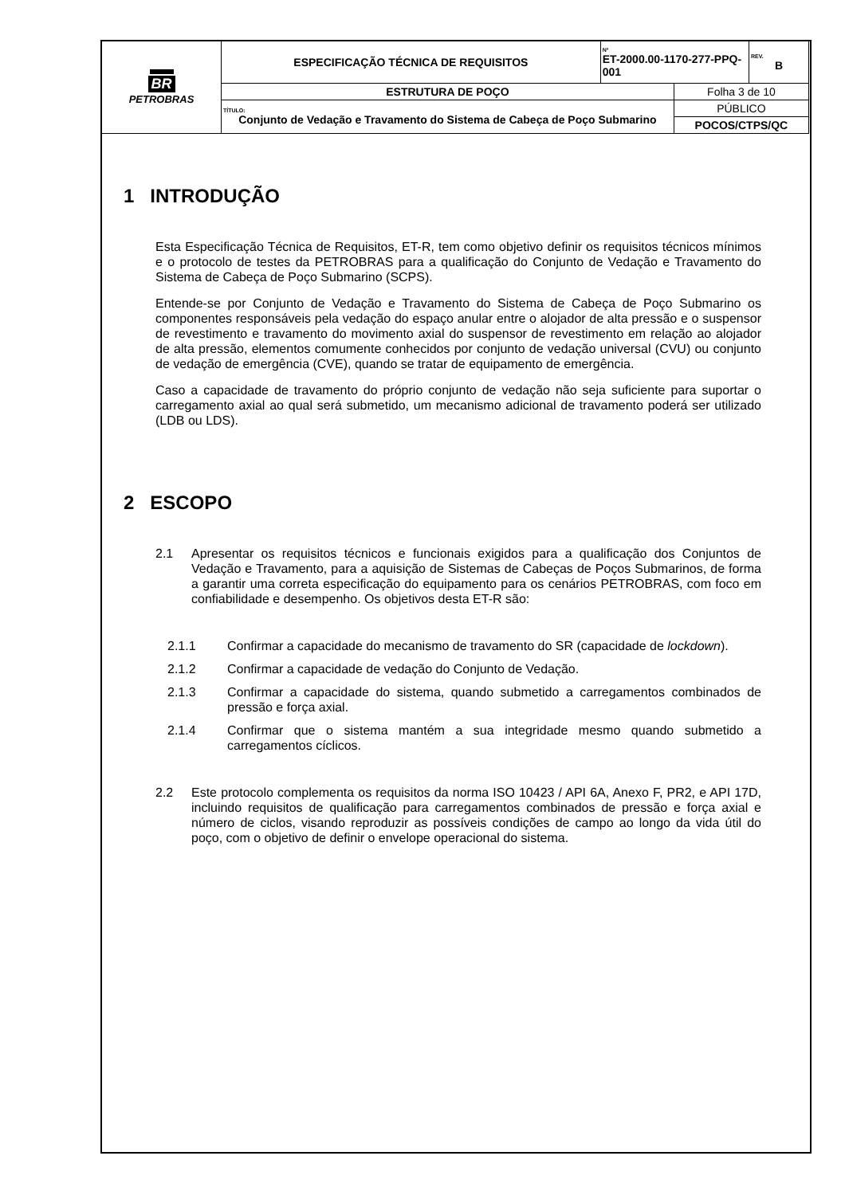| BR PETROBRAS | ESPECIFICAÇÃO TÉCNICA DE REQUISITOS | Nº ET-2000.00-1170-277-PPQ-001 | | REV. B |
| | ESTRUTURA DE POÇO | | Folha 3 de 10 | |
| | TÍTULO: Conjunto de Vedação e Travamento do Sistema de Cabeça de Poço Submarino | | PÚBLICO | |
| | | | POCOS/CTPS/QC | |
1 INTRODUÇÃO
Esta Especificação Técnica de Requisitos, ET-R, tem como objetivo definir os requisitos técnicos mínimos e o protocolo de testes da PETROBRAS para a qualificação do Conjunto de Vedação e Travamento do Sistema de Cabeça de Poço Submarino (SCPS).
Entende-se por Conjunto de Vedação e Travamento do Sistema de Cabeça de Poço Submarino os componentes responsáveis pela vedação do espaço anular entre o alojador de alta pressão e o suspensor de revestimento e travamento do movimento axial do suspensor de revestimento em relação ao alojador de alta pressão, elementos comumente conhecidos por conjunto de vedação universal (CVU) ou conjunto de vedação de emergência (CVE), quando se tratar de equipamento de emergência.
Caso a capacidade de travamento do próprio conjunto de vedação não seja suficiente para suportar o carregamento axial ao qual será submetido, um mecanismo adicional de travamento poderá ser utilizado (LDB ou LDS).
2 ESCOPO
2.1 Apresentar os requisitos técnicos e funcionais exigidos para a qualificação dos Conjuntos de Vedação e Travamento, para a aquisição de Sistemas de Cabeças de Poços Submarinos, de forma a garantir uma correta especificação do equipamento para os cenários PETROBRAS, com foco em confiabilidade e desempenho. Os objetivos desta ET-R são:
2.1.1 Confirmar a capacidade do mecanismo de travamento do SR (capacidade de lockdown).
2.1.2 Confirmar a capacidade de vedação do Conjunto de Vedação.
2.1.3 Confirmar a capacidade do sistema, quando submetido a carregamentos combinados de pressão e força axial.
2.1.4 Confirmar que o sistema mantém a sua integridade mesmo quando submetido a carregamentos cíclicos.
2.2 Este protocolo complementa os requisitos da norma ISO 10423 / API 6A, Anexo F, PR2, e API 17D, incluindo requisitos de qualificação para carregamentos combinados de pressão e força axial e número de ciclos, visando reproduzir as possíveis condições de campo ao longo da vida útil do poço, com o objetivo de definir o envelope operacional do sistema.